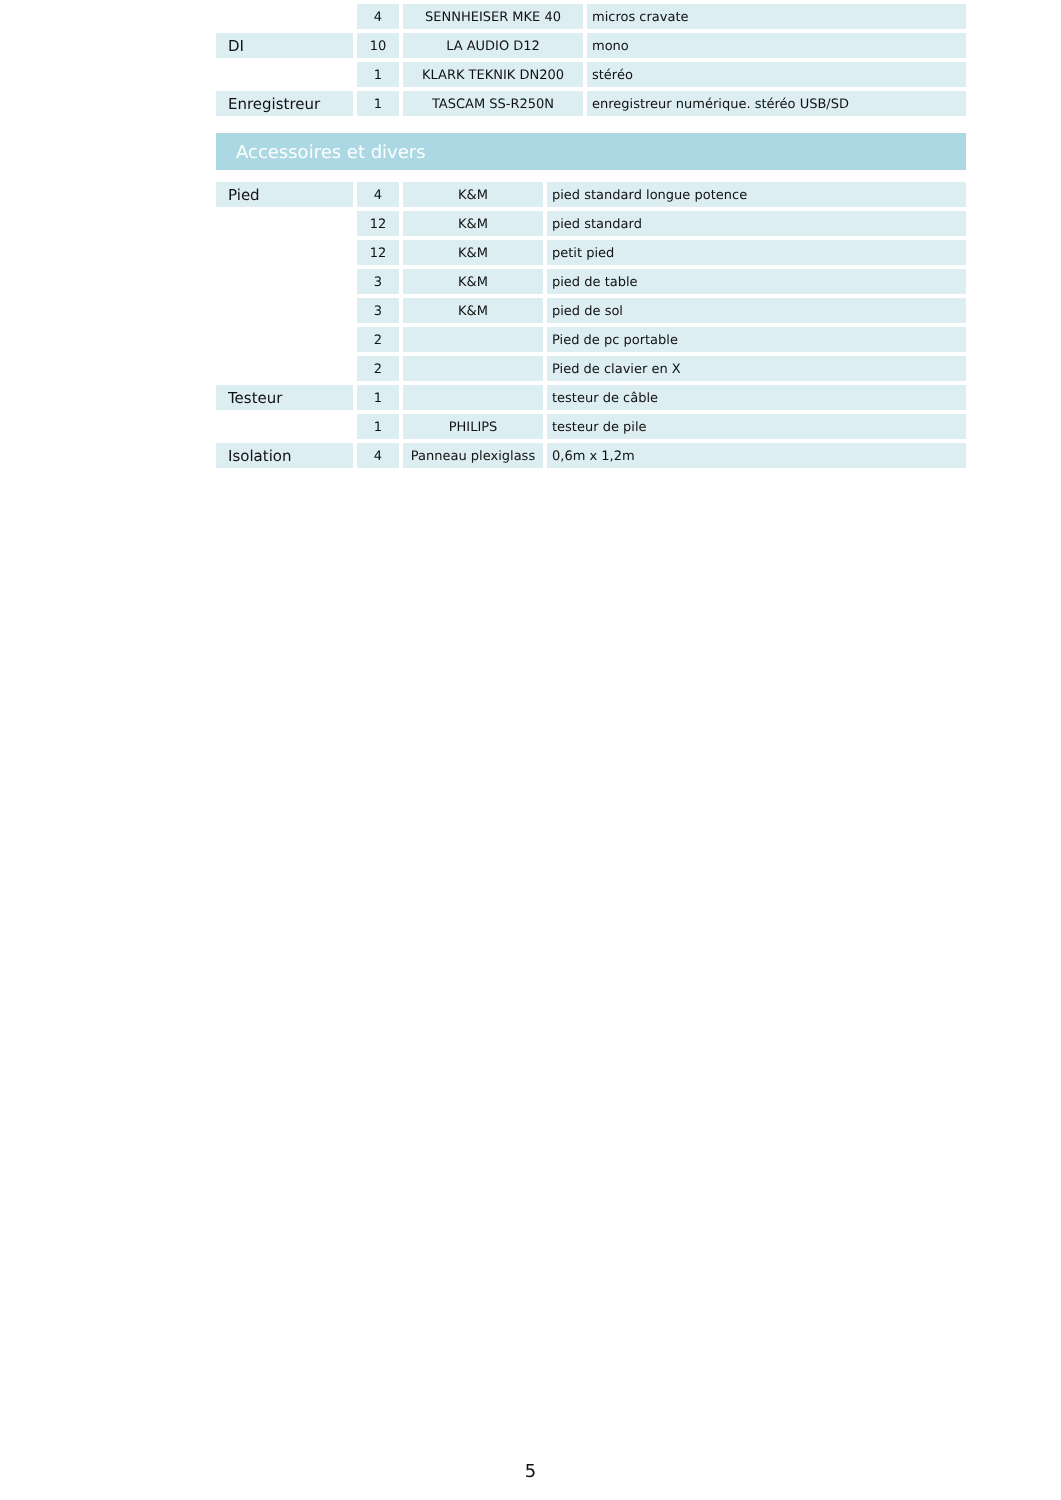| | 4 | SENNHEISER MKE 40 | micros cravate |
| DI | 10 | LA AUDIO D12 | mono |
| | 1 | KLARK TEKNIK DN200 | stéréo |
| Enregistreur | 1 | TASCAM SS-R250N | enregistreur numérique. stéréo USB/SD |
Accessoires et divers
| Pied | 4 | K&M | pied standard longue potence |
| | 12 | K&M | pied standard |
| | 12 | K&M | petit pied |
| | 3 | K&M | pied de table |
| | 3 | K&M | pied de sol |
| | 2 | | Pied de pc portable |
| | 2 | | Pied de clavier en X |
| Testeur | 1 | | testeur de câble |
| | 1 | PHILIPS | testeur de pile |
| Isolation | 4 | Panneau plexiglass | 0,6m x 1,2m |
5